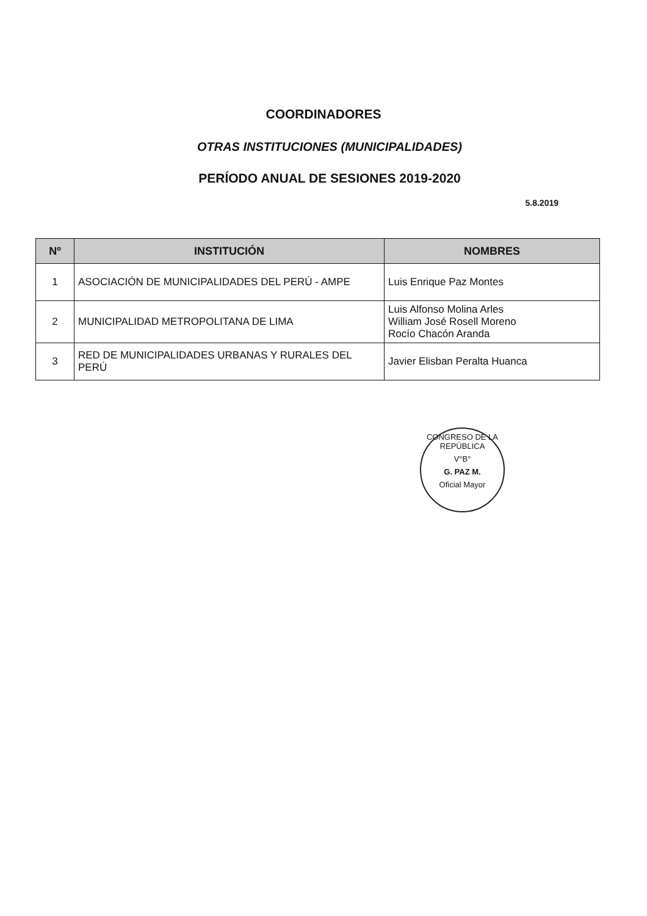COORDINADORES
OTRAS INSTITUCIONES (MUNICIPALIDADES)
PERÍODO ANUAL DE SESIONES 2019-2020
5.8.2019
| Nº | INSTITUCIÓN | NOMBRES |
| --- | --- | --- |
| 1 | ASOCIACIÓN DE MUNICIPALIDADES DEL PERÚ - AMPE | Luis Enrique Paz Montes |
| 2 | MUNICIPALIDAD METROPOLITANA DE LIMA | Luis Alfonso Molina Arles William José Rosell Moreno Rocío Chacón Aranda |
| 3 | RED DE MUNICIPALIDADES URBANAS Y RURALES DEL PERÚ | Javier Elisban Peralta Huanca |
CONGRESO DE LA REPÚBLICA
V°B°
G. PAZ M.
Oficial Mayor